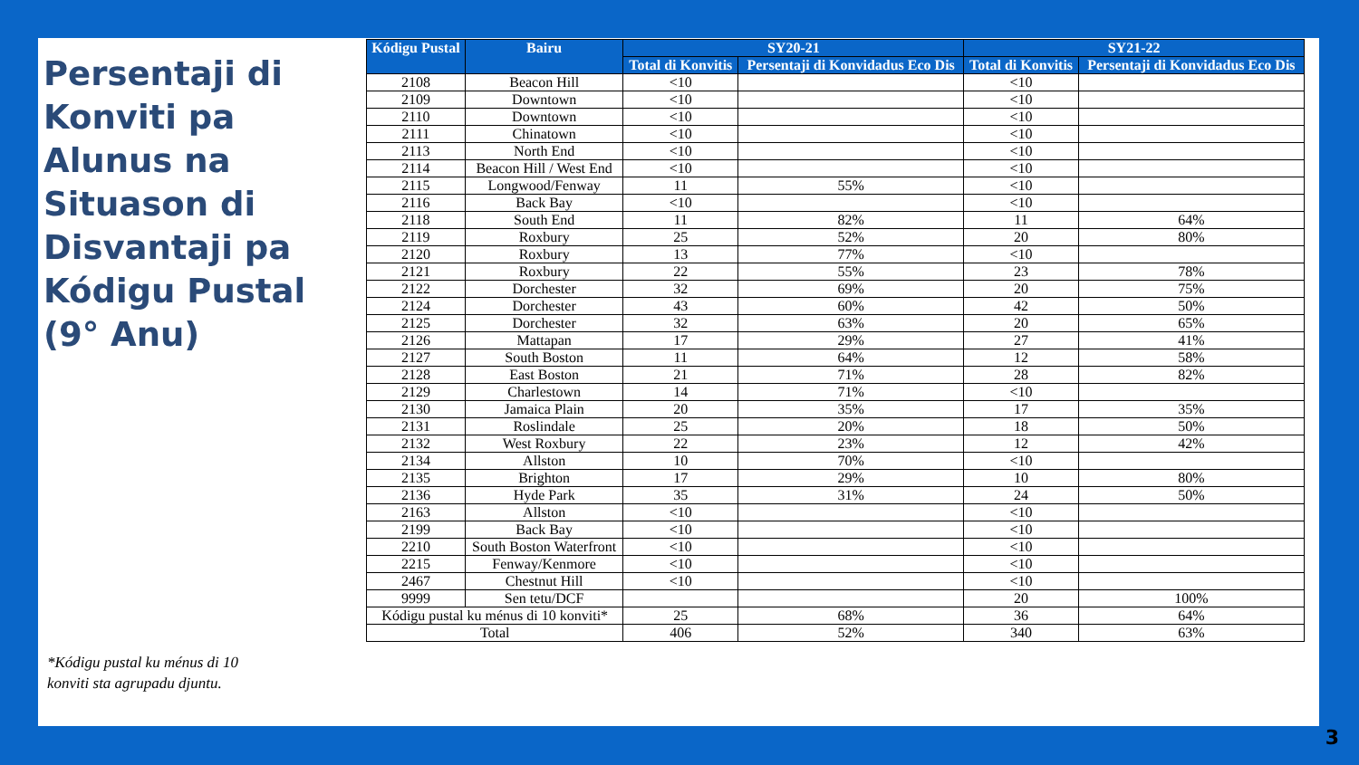Persentaji di Konviti pa Alunus na Situason di Disvantaji pa Kódigu Pustal (9° Anu)
*Kódigu pustal ku ménus di 10 konviti sta agrupadu djuntu.
| Kódigu Pustal | Bairu | SY20-21 | | SY21-22 | |
| --- | --- | --- | --- | --- | --- |
| | | Total di Konvitis | Persentaji di Konvidadus Eco Dis | Total di Konvitis | Persentaji di Konvidadus Eco Dis |
| 2108 | Beacon Hill | <10 | | <10 | |
| 2109 | Downtown | <10 | | <10 | |
| 2110 | Downtown | <10 | | <10 | |
| 2111 | Chinatown | <10 | | <10 | |
| 2113 | North End | <10 | | <10 | |
| 2114 | Beacon Hill / West End | <10 | | <10 | |
| 2115 | Longwood/Fenway | 11 | 55% | <10 | |
| 2116 | Back Bay | <10 | | <10 | |
| 2118 | South End | 11 | 82% | 11 | 64% |
| 2119 | Roxbury | 25 | 52% | 20 | 80% |
| 2120 | Roxbury | 13 | 77% | <10 | |
| 2121 | Roxbury | 22 | 55% | 23 | 78% |
| 2122 | Dorchester | 32 | 69% | 20 | 75% |
| 2124 | Dorchester | 43 | 60% | 42 | 50% |
| 2125 | Dorchester | 32 | 63% | 20 | 65% |
| 2126 | Mattapan | 17 | 29% | 27 | 41% |
| 2127 | South Boston | 11 | 64% | 12 | 58% |
| 2128 | East Boston | 21 | 71% | 28 | 82% |
| 2129 | Charlestown | 14 | 71% | <10 | |
| 2130 | Jamaica Plain | 20 | 35% | 17 | 35% |
| 2131 | Roslindale | 25 | 20% | 18 | 50% |
| 2132 | West Roxbury | 22 | 23% | 12 | 42% |
| 2134 | Allston | 10 | 70% | <10 | |
| 2135 | Brighton | 17 | 29% | 10 | 80% |
| 2136 | Hyde Park | 35 | 31% | 24 | 50% |
| 2163 | Allston | <10 | | <10 | |
| 2199 | Back Bay | <10 | | <10 | |
| 2210 | South Boston Waterfront | <10 | | <10 | |
| 2215 | Fenway/Kenmore | <10 | | <10 | |
| 2467 | Chestnut Hill | <10 | | <10 | |
| 9999 | Sen tetu/DCF | | | 20 | 100% |
| Kódigu pustal ku ménus di 10 konviti* | | 25 | 68% | 36 | 64% |
| Total | | 406 | 52% | 340 | 63% |
3